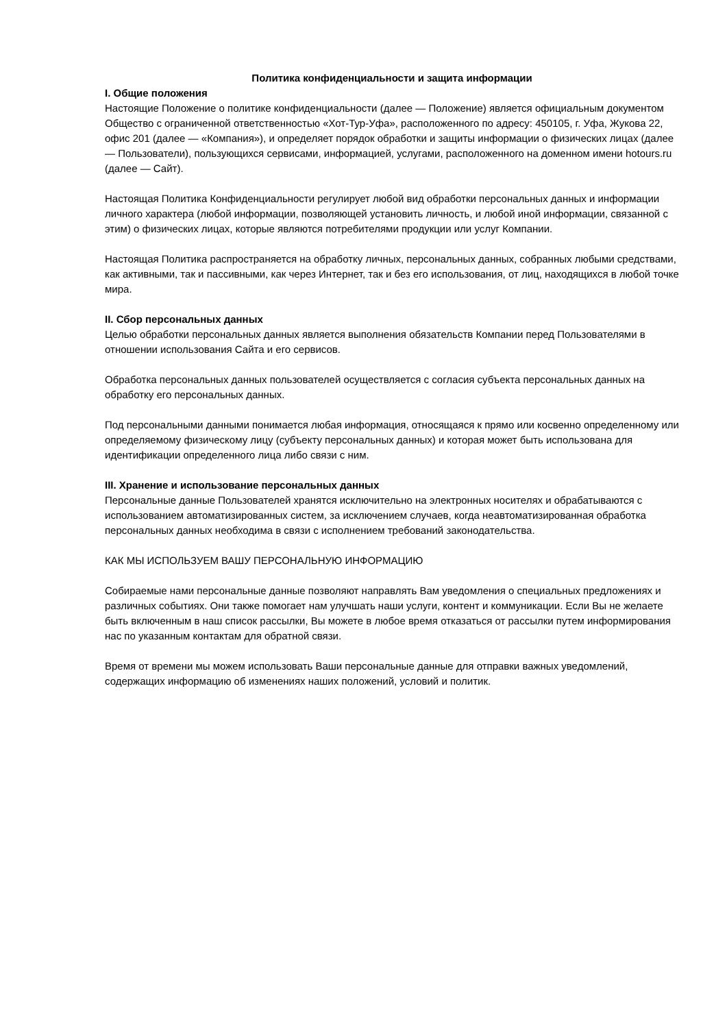Политика конфиденциальности и защита информации
I. Общие положения
Настоящие Положение о политике конфиденциальности (далее — Положение) является официальным документом Общество с ограниченной ответственностью «Хот-Тур-Уфа», расположенного по адресу: 450105, г. Уфа, Жукова 22, офис 201 (далее — «Компания»), и определяет порядок обработки и защиты информации о физических лицах (далее — Пользователи), пользующихся сервисами, информацией, услугами, расположенного на доменном имени hotours.ru (далее — Сайт).
Настоящая Политика Конфиденциальности регулирует любой вид обработки персональных данных и информации личного характера (любой информации, позволяющей установить личность, и любой иной информации, связанной с этим) о физических лицах, которые являются потребителями продукции или услуг Компании.
Настоящая Политика распространяется на обработку личных, персональных данных, собранных любыми средствами, как активными, так и пассивными, как через Интернет, так и без его использования, от лиц, находящихся в любой точке мира.
II. Сбор персональных данных
Целью обработки персональных данных является выполнения обязательств Компании перед Пользователями в отношении использования Сайта и его сервисов.
Обработка персональных данных пользователей осуществляется с согласия субъекта персональных данных на обработку его персональных данных.
Под персональными данными понимается любая информация, относящаяся к прямо или косвенно определенному или определяемому физическому лицу (субъекту персональных данных) и которая может быть использована для идентификации определенного лица либо связи с ним.
III. Хранение и использование персональных данных
Персональные данные Пользователей хранятся исключительно на электронных носителях и обрабатываются с использованием автоматизированных систем, за исключением случаев, когда неавтоматизированная обработка персональных данных необходима в связи с исполнением требований законодательства.
КАК МЫ ИСПОЛЬЗУЕМ ВАШУ ПЕРСОНАЛЬНУЮ ИНФОРМАЦИЮ
Собираемые нами персональные данные позволяют направлять Вам уведомления о специальных предложениях и различных событиях. Они также помогает нам улучшать наши услуги, контент и коммуникации. Если Вы не желаете быть включенным в наш список рассылки, Вы можете в любое время отказаться от рассылки путем информирования нас по указанным контактам для обратной связи.
Время от времени мы можем использовать Ваши персональные данные для отправки важных уведомлений, содержащих информацию об изменениях наших положений, условий и политик.